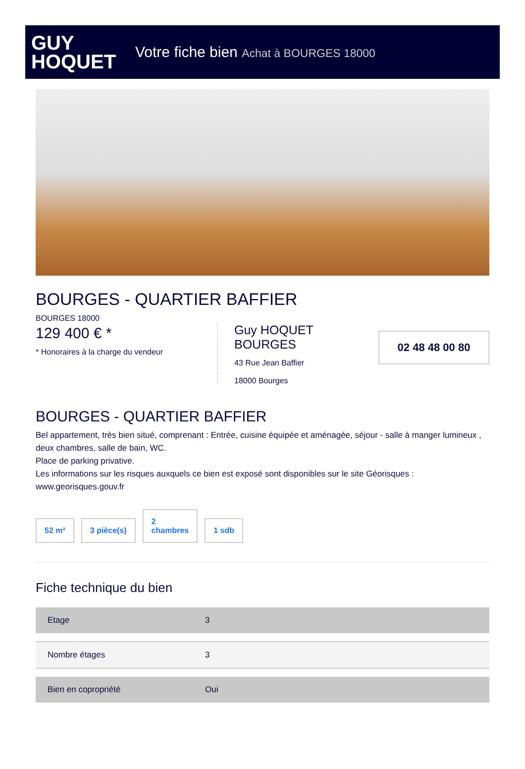GUY
HOQUET
Votre fiche bien Achat à BOURGES 18000
BOURGES - QUARTIER BAFFIER
BOURGES 18000
129 400 € *
* Honoraires à la charge du vendeur
Guy HOQUET BOURGES
43 Rue Jean Baffier
18000 Bourges
02 48 48 00 80
BOURGES - QUARTIER BAFFIER
Bel appartement, très bien situé, comprenant : Entrée, cuisine équipée et aménagée, séjour - salle à manger lumineux , deux chambres, salle de bain, WC.
Place de parking privative.
Les informations sur les risques auxquels ce bien est exposé sont disponibles sur le site Géorisques : www.georisques.gouv.fr
52 m²
3 pièce(s)
2
chambres
1 sdb
Fiche technique du bien
| Etage | 3 |
| Nombre étages | 3 |
| Bien en copropriété | Oui |